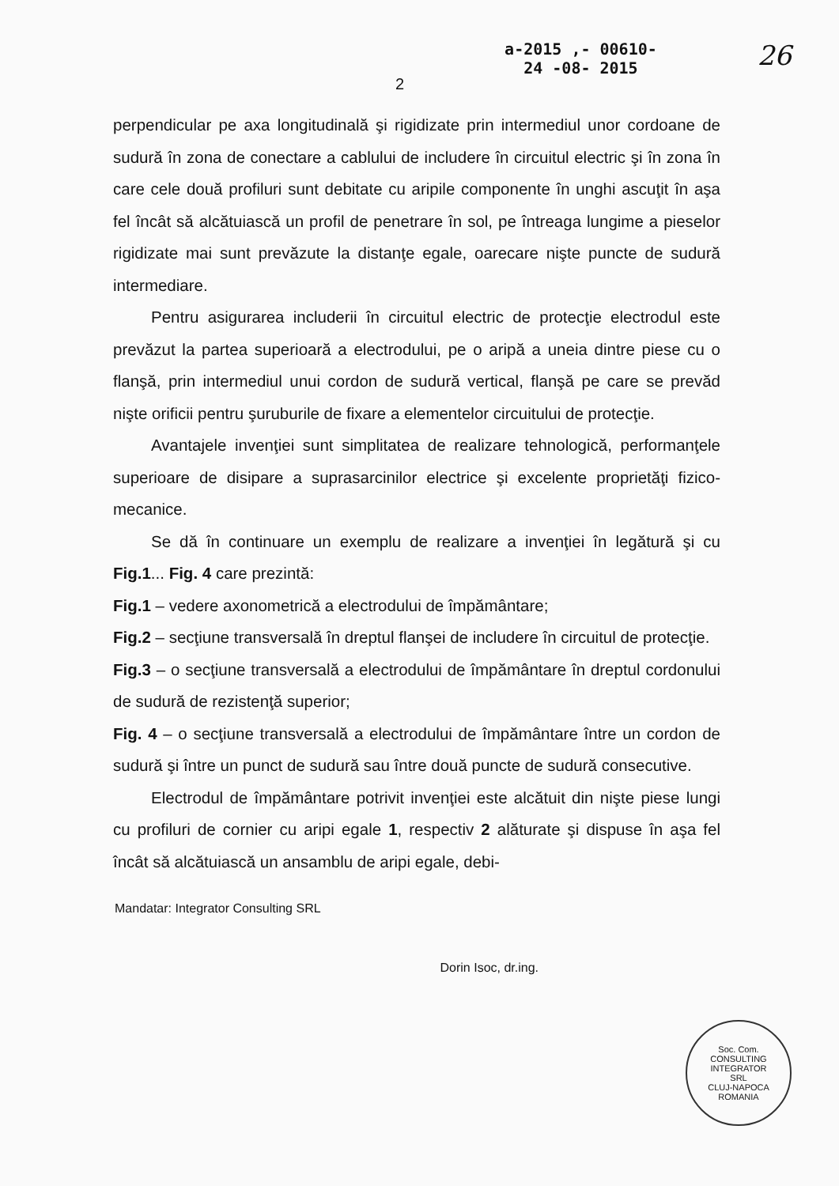2
a-2015 ,- 00610-
24 -08- 2015
26
perpendicular pe axa longitudinală şi rigidizate prin intermediul unor cordoane de sudură în zona de conectare a cablului de includere în circuitul electric şi în zona în care cele două profiluri sunt debitate cu aripile componente în unghi ascuţit în aşa fel încât să alcătuiască un profil de penetrare în sol, pe întreaga lungime a pieselor rigidizate mai sunt prevăzute la distanţe egale, oarecare nişte puncte de sudură intermediare.
Pentru asigurarea includerii în circuitul electric de protecţie electrodul este prevăzut la partea superioară a electrodului, pe o aripă a uneia dintre piese cu o flanşă, prin intermediul unui cordon de sudură vertical, flanşă pe care se prevăd nişte orificii pentru şuruburile de fixare a elementelor circuitului de protecţie.
Avantajele invenţiei sunt simplitatea de realizare tehnologică, performanţele superioare de disipare a suprasarcinilor electrice şi excelente proprietăţi fizico-mecanice.
Se dă în continuare un exemplu de realizare a invenţiei în legătură şi cu Fig.1... Fig. 4 care prezintă:
Fig.1 – vedere axonometrică a electrodului de împământare;
Fig.2 – secţiune transversală în dreptul flanşei de includere în circuitul de protecţie.
Fig.3 – o secţiune transversală a electrodului de împământare în dreptul cordonului de sudură de rezistenţă superior;
Fig. 4 – o secţiune transversală a electrodului de împământare între un cordon de sudură şi între un punct de sudură sau între două puncte de sudură consecutive.
Electrodul de împământare potrivit invenţiei este alcătuit din nişte piese lungi cu profiluri de cornier cu aripi egale 1, respectiv 2 alăturate şi dispuse în aşa fel încât să alcătuiască un ansamblu de aripi egale, debi-
Mandatar: Integrator Consulting SRL Dorin Isoc, dr.ing.
Soc. Com.
CONSULTING
INTEGRATOR
SRL
CLUJ-NAPOCA ROMANIA